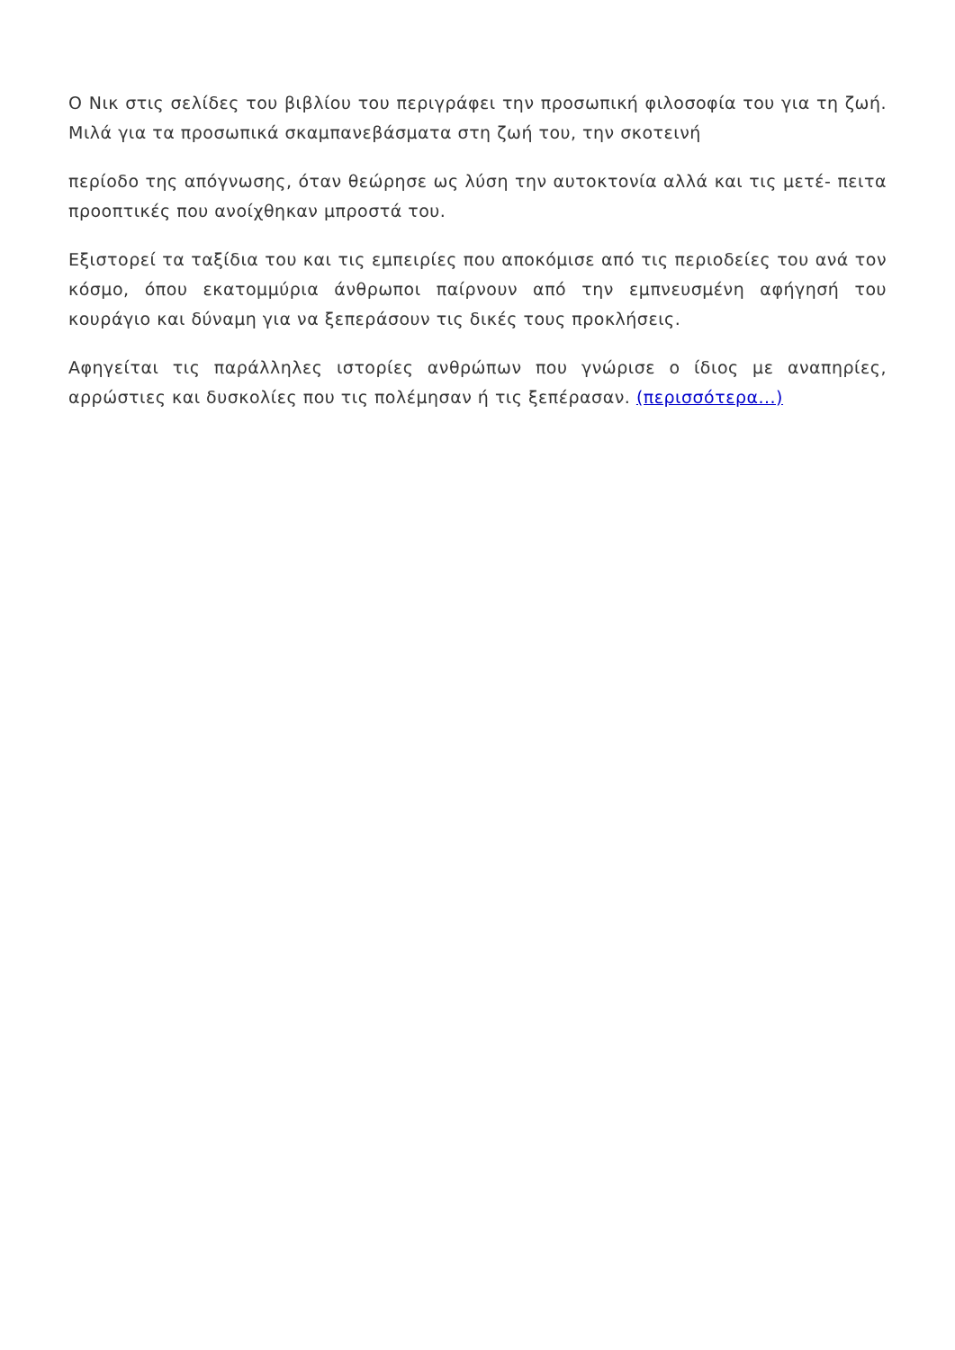Ο Νικ στις σελίδες του βιβλίου του περιγράφει την προσωπική φιλοσοφία του για τη ζωή. Μιλά για τα προσωπικά σκαμπανεβάσματα στη ζωή του, την σκοτεινή
περίοδο της απόγνωσης, όταν θεώρησε ως λύση την αυτοκτονία αλλά και τις μετέ- πειτα προοπτικές που ανοίχθηκαν μπροστά του.
Εξιστορεί τα ταξίδια του και τις εμπειρίες που αποκόμισε από τις περιοδείες του ανά τον κόσμο, όπου εκατομμύρια άνθρωποι παίρνουν από την εμπνευσμένη αφήγησή του κουράγιο και δύναμη για να ξεπεράσουν τις δικές τους προκλήσεις.
Αφηγείται τις παράλληλες ιστορίες ανθρώπων που γνώρισε ο ίδιος με αναπηρίες, αρρώστιες και δυσκολίες που τις πολέμησαν ή τις ξεπέρασαν. (περισσότερα...)